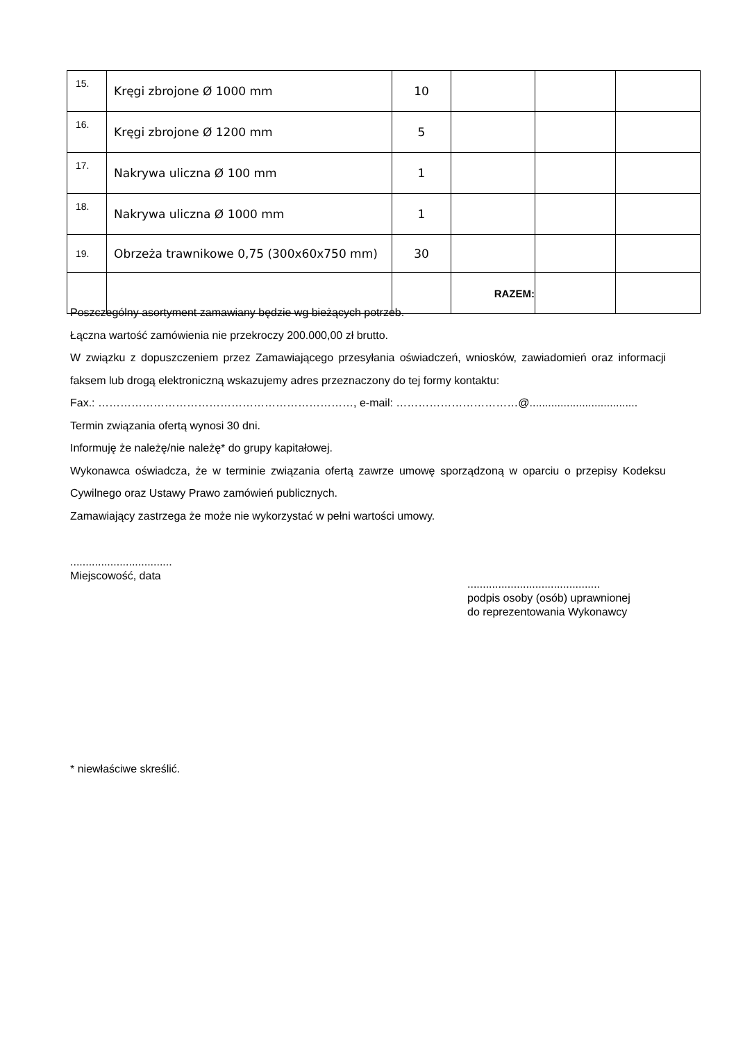| 15. | Kręgi zbrojone Ø 1000 mm | 10 | | | |
| 16. | Kręgi zbrojone Ø 1200 mm | 5 | | | |
| 17. | Nakrywa uliczna Ø 100 mm | 1 | | | |
| 18. | Nakrywa uliczna Ø 1000 mm | 1 | | | |
| 19. | Obrzeża trawnikowe 0,75 (300x60x750 mm) | 30 | | | |
| | | | RAZEM: | | |
Poszczególny asortyment zamawiany będzie wg bieżących potrzeb.
Łączna wartość zamówienia nie przekroczy 200.000,00 zł brutto.
W związku z dopuszczeniem przez Zamawiającego przesyłania oświadczeń, wniosków, zawiadomień oraz informacji faksem lub drogą elektroniczną wskazujemy adres przeznaczony do tej formy kontaktu:
Fax.: ……………………………………………………………, e-mail: ……………………………@...................................
Termin związania ofertą wynosi 30 dni.
Informuję że należę/nie należę* do grupy kapitałowej.
Wykonawca oświadcza, że w terminie związania ofertą zawrze umowę sporządzoną w oparciu o przepisy Kodeksu Cywilnego oraz Ustawy Prawo zamówień publicznych.
Zamawiający zastrzega że może nie wykorzystać w pełni wartości umowy.
.................................
Miejscowość, data
...........................................
podpis osoby (osób) uprawnionej
do reprezentowania Wykonawcy
* niewłaściwe skreślić.